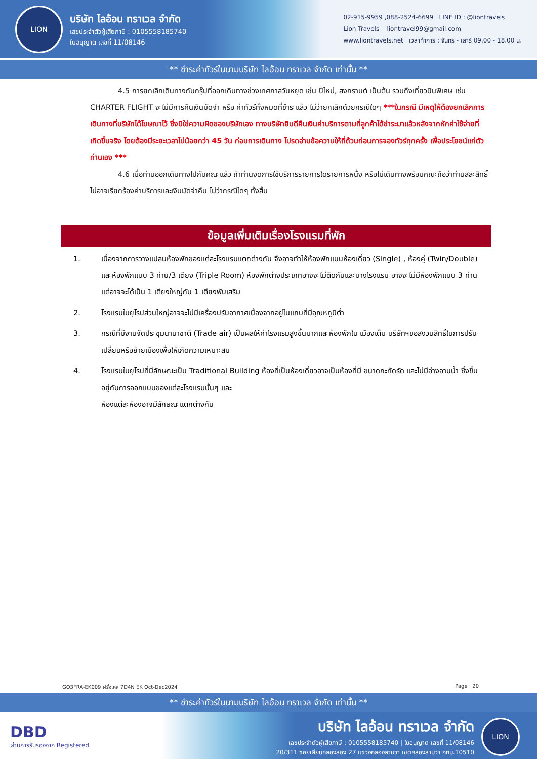LION
บริษัท ไลอ้อน ทราเวล จำกัด
เลขประจำตัวผู้เสียภาษี : 0105558185740
ใบอนุญาต เลขที่ 11/08146
02-915-9959 ,088-2524-6699 LINE ID : @liontravels
Lion Travels liontravel99@gmail.com
www.liontravels.net เวลาทำการ : จันทร์ - เสาร์ 09.00 - 18.00 น.
** ชำระค่าทัวร์ในนามบริษัท ไลอ้อน ทราเวล จำกัด เท่านั้น **
4.5 การยกเลิกเดินทางกับกรุ๊ปที่ออกเดินทางช่วงเทศกาลวันหยุด เช่น ปีใหม่, สงกรานต์ เป็นต้น รวมถึงเที่ยวบินพิเศษ เช่น CHARTER FLIGHT จะไม่มีการคืนเงินมัดจำ หรือ ค่าทัวร์ทั้งหมดที่ชำระแล้ว ไม่ว่ายกเลิกด้วยกรณีใดๆ ***ในกรณี มีเหตุให้ต้องยกเลิกการเดินทางที่บริษัทได้โฆษณาไว้ ซึ่งมิใช่ความผิดของบริษัทเอง ทางบริษัทยินดีคืนเงินค่าบริการตามที่ลูกค้าได้ชำระมาแล้วหลังจากหักค่าใช้จ่ายที่เกิดขึ้นจริง โดยต้องมีระยะเวลาไม่น้อยกว่า 45 วัน ก่อนการเดินทาง โปรดอ่านข้อความให้ถี่ถ้วนก่อนการจองทัวร์ทุกครั้ง เพื่อประโยชน์แก่ตัวท่านเอง ***
4.6 เมื่อท่านออกเดินทางไปกับคณะแล้ว ถ้าท่านงดการใช้บริการรายการใดรายการหนึ่ง หรือไม่เดินทางพร้อมคณะถือว่าท่านสละสิทธิ์ ไม่อาจเรียกร้องค่าบริการและเงินมัดจำคืน ไม่ว่ากรณีใดๆ ทั้งสิ้น
ข้อมูลเพิ่มเติมเรื่องโรงแรมที่พัก
1. เนื่องจากการวางแปลนห้องพักของแต่ละโรงแรมแตกต่างกัน จึงอาจทำให้ห้องพักแบบห้องเดี่ยว (Single) , ห้องคู่ (Twin/Double) และห้องพักแบบ 3 ท่าน/3 เตียง (Triple Room) ห้องพักต่างประเภทอาจจะไม่ติดกันและบางโรงแรม อาจจะไม่มีห้องพักแบบ 3 ท่าน แต่อาจจะได้เป็น 1 เตียงใหญ่กับ 1 เตียงพับเสริม
2. โรงแรมในยุโรปส่วนใหญ่อาจจะไม่มีเครื่องปรับอากาศเนื่องจากอยู่ในแถบที่มีอุณหภูมิต่ำ
3. กรณีที่มีงานจัดประชุมนานาชาติ (Trade air) เป็นผลให้ค่าโรงแรมสูงขึ้นมากและห้องพักใน เมืองเต็ม บริษัทฯขอสงวนสิทธิ์ในการปรับเปลี่ยนหรือย้ายเมืองเพื่อให้เกิดความเหมาะสม
4. โรงแรมในยุโรปที่มีลักษณะเป็น Traditional Building ห้องที่เป็นห้องเดี่ยวอาจเป็นห้องที่มี ขนาดกะทัดรัด และไม่มีอ่างอาบน้ำ ซึ่งขึ้นอยู่กับการออกแบบของแต่ละโรงแรมนั้นๆ และ
ห้องแต่ละห้องอาจมีลักษณะแตกต่างกัน
GO3FRA-EK009 ฝรั่งเศส 7D4N EK Oct-Dec2024 Page | 20
** ชำระค่าทัวร์ในนามบริษัท ไลอ้อน ทราเวล จำกัด เท่านั้น **
DBD
ผ่านการรับรองจาก Registered
บริษัท ไลอ้อน ทราเวล จำกัด
เลขประจำตัวผู้เสียภาษี : 0105558185740 | ใบอนุญาต เลขที่ 11/08146
20/311 ซอยเลียบคลองสอง 27 แขวงคลองสามวา เขตคลองสามวา กทม.10510
LION